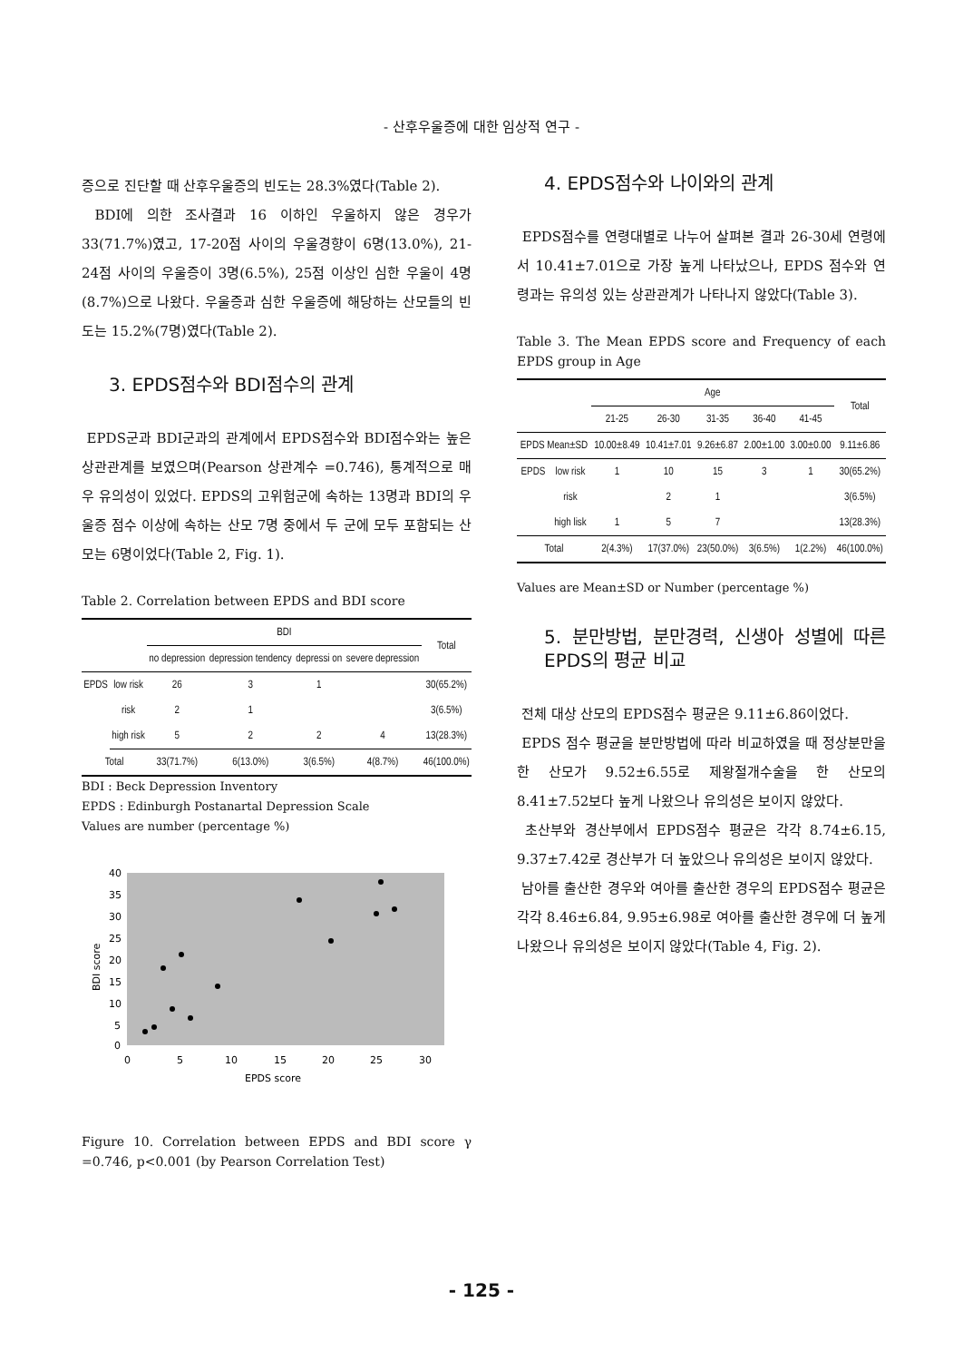- 산후우울증에 대한 임상적 연구 -
증으로 진단할 때 산후우울증의 빈도는 28.3%였다(Table 2).
BDI에 의한 조사결과 16 이하인 우울하지 않은 경우가 33(71.7%)였고, 17-20점 사이의 우울경향이 6명(13.0%), 21-24점 사이의 우울증이 3명(6.5%), 25점 이상인 심한 우울이 4명(8.7%)으로 나왔다. 우울증과 심한 우울증에 해당하는 산모들의 빈도는 15.2%(7명)였다(Table 2).
3. EPDS점수와 BDI점수의 관계
EPDS군과 BDI군과의 관계에서 EPDS점수와 BDI점수와는 높은 상관관계를 보였으며(Pearson 상관계수 =0.746), 통계적으로 매우 유의성이 있었다. EPDS의 고위험군에 속하는 13명과 BDI의 우울증 점수 이상에 속하는 산모 7명 중에서 두 군에 모두 포함되는 산모는 6명이었다(Table 2, Fig. 1).
Table 2. Correlation between EPDS and BDI score
| | | BDI | | | | Total |
| --- | --- | --- | --- | --- | --- | --- |
| | | no depression | depression tendency | depressi on | severe depression | |
| EPDS | low risk | 26 | 3 | 1 | | 30(65.2%) |
| | risk | 2 | 1 | | | 3(6.5%) |
| | high risk | 5 | 2 | 2 | 4 | 13(28.3%) |
| Total | | 33(71.7%) | 6(13.0%) | 3(6.5%) | 4(8.7%) | 46(100.0%) |
BDI : Beck Depression Inventory
EPDS : Edinburgh Postanartal Depression Scale
Values are number (percentage %)
40
35
30
25
20
15
10
5
0
0
5
10
15
20
25
30
EPDS score
BDI score
Figure 10. Correlation between EPDS and BDI score γ =0.746, p<0.001 (by Pearson Correlation Test)
4. EPDS점수와 나이와의 관계
EPDS점수를 연령대별로 나누어 살펴본 결과 26-30세 연령에서 10.41±7.01으로 가장 높게 나타났으나, EPDS 점수와 연령과는 유의성 있는 상관관계가 나타나지 않았다(Table 3).
Table 3. The Mean EPDS score and Frequency of each EPDS group in Age
| | | Age | | | | | Total |
| --- | --- | --- | --- | --- | --- | --- | --- |
| | | 21-25 | 26-30 | 31-35 | 36-40 | 41-45 | |
| EPDS Mean±SD | | 10.00±8.49 | 10.41±7.01 | 9.26±6.87 | 2.00±1.00 | 3.00±0.00 | 9.11±6.86 |
| EPDS | low risk | 1 | 10 | 15 | 3 | 1 | 30(65.2%) |
| | risk | | 2 | 1 | | | 3(6.5%) |
| | high lisk | 1 | 5 | 7 | | | 13(28.3%) |
| Total | | 2(4.3%) | 17(37.0%) | 23(50.0%) | 3(6.5%) | 1(2.2%) | 46(100.0%) |
Values are Mean±SD or Number (percentage %)
5. 분만방법, 분만경력, 신생아 성별에 따른 EPDS의 평균 비교
전체 대상 산모의 EPDS점수 평균은 9.11±6.86이었다.
EPDS 점수 평균을 분만방법에 따라 비교하였을 때 정상분만을 한 산모가 9.52±6.55로 제왕절개수술을 한 산모의 8.41±7.52보다 높게 나왔으나 유의성은 보이지 않았다.
초산부와 경산부에서 EPDS점수 평균은 각각 8.74±6.15, 9.37±7.42로 경산부가 더 높았으나 유의성은 보이지 않았다.
남아를 출산한 경우와 여아를 출산한 경우의 EPDS점수 평균은 각각 8.46±6.84, 9.95±6.98로 여아를 출산한 경우에 더 높게 나왔으나 유의성은 보이지 않았다(Table 4, Fig. 2).
- 125 -